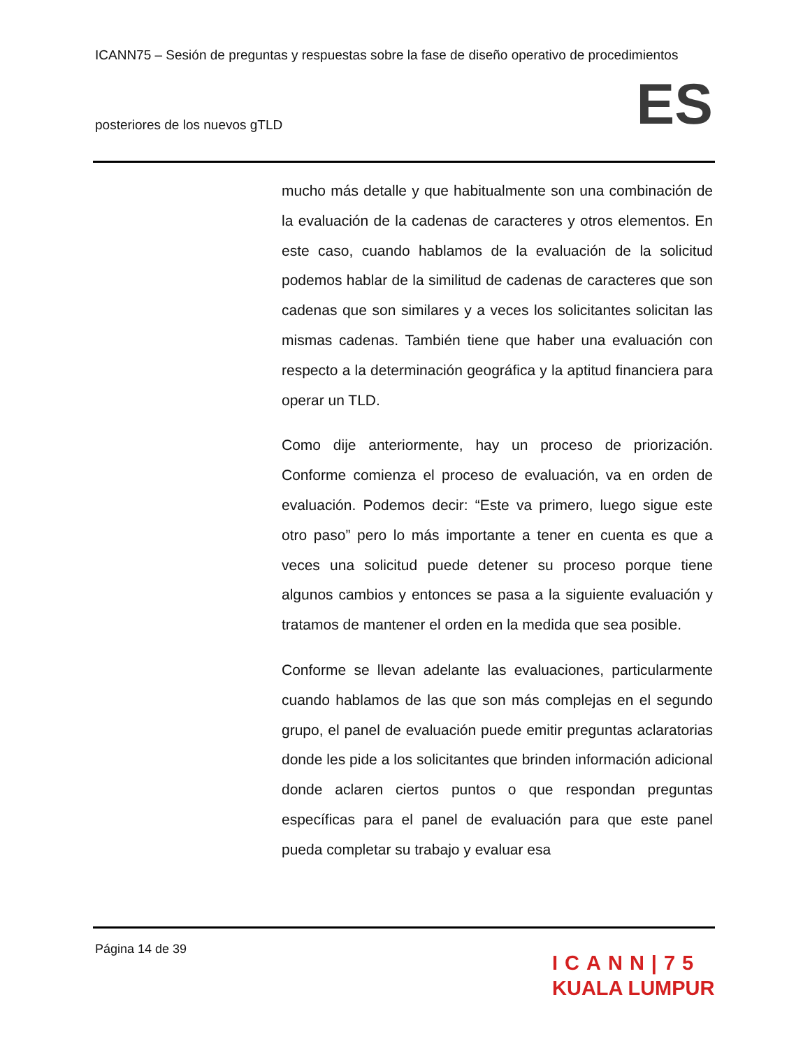ICANN75 – Sesión de preguntas y respuestas sobre la fase de diseño operativo de procedimientos
posteriores de los nuevos gTLD ES
mucho más detalle y que habitualmente son una combinación de la evaluación de la cadenas de caracteres y otros elementos. En este caso, cuando hablamos de la evaluación de la solicitud podemos hablar de la similitud de cadenas de caracteres que son cadenas que son similares y a veces los solicitantes solicitan las mismas cadenas. También tiene que haber una evaluación con respecto a la determinación geográfica y la aptitud financiera para operar un TLD.
Como dije anteriormente, hay un proceso de priorización. Conforme comienza el proceso de evaluación, va en orden de evaluación. Podemos decir: “Este va primero, luego sigue este otro paso” pero lo más importante a tener en cuenta es que a veces una solicitud puede detener su proceso porque tiene algunos cambios y entonces se pasa a la siguiente evaluación y tratamos de mantener el orden en la medida que sea posible.
Conforme se llevan adelante las evaluaciones, particularmente cuando hablamos de las que son más complejas en el segundo grupo, el panel de evaluación puede emitir preguntas aclaratorias donde les pide a los solicitantes que brinden información adicional donde aclaren ciertos puntos o que respondan preguntas específicas para el panel de evaluación para que este panel pueda completar su trabajo y evaluar esa
Página 14 de 39
ICANN|75
KUALA LUMPUR